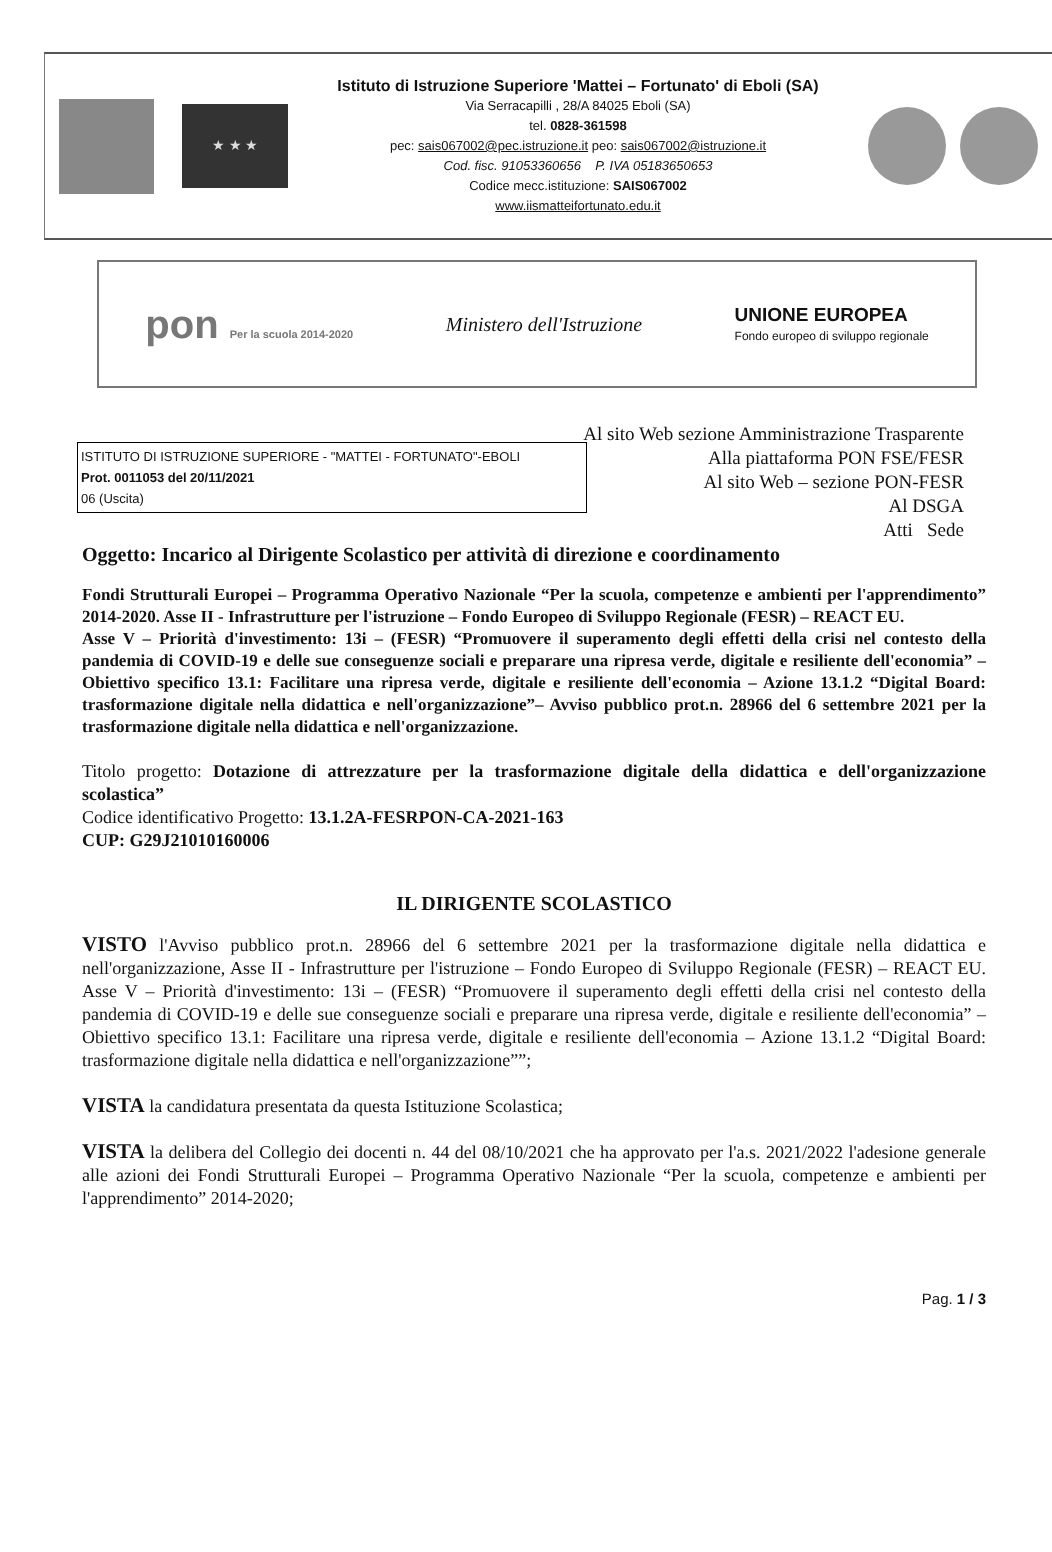★ ★ ★
Istituto di Istruzione Superiore 'Mattei – Fortunato' di Eboli (SA)
Via Serracapilli , 28/A 84025 Eboli (SA)
tel. 0828-361598
pec: sais067002@pec.istruzione.it peo: sais067002@istruzione.it
Cod. fisc. 91053360656 P. IVA 05183650653
Codice mecc.istituzione: SAIS067002
www.iismatteifortunato.edu.it
pon Per la scuola 2014-2020
Ministero dell'Istruzione
UNIONE EUROPEA
Fondo europeo di sviluppo regionale
Al sito Web sezione Amministrazione Trasparente
Alla piattaforma PON FSE/FESR
Al sito Web – sezione PON-FESR
Al DSGA
Atti Sede
ISTITUTO DI ISTRUZIONE SUPERIORE - "MATTEI - FORTUNATO"-EBOLI
Prot. 0011053 del 20/11/2021
06 (Uscita)
Oggetto: Incarico al Dirigente Scolastico per attività di direzione e coordinamento
Fondi Strutturali Europei – Programma Operativo Nazionale “Per la scuola, competenze e ambienti per l'apprendimento” 2014-2020. Asse II - Infrastrutture per l'istruzione – Fondo Europeo di Sviluppo Regionale (FESR) – REACT EU.
Asse V – Priorità d'investimento: 13i – (FESR) “Promuovere il superamento degli effetti della crisi nel contesto della pandemia di COVID-19 e delle sue conseguenze sociali e preparare una ripresa verde, digitale e resiliente dell'economia” – Obiettivo specifico 13.1: Facilitare una ripresa verde, digitale e resiliente dell'economia – Azione 13.1.2 “Digital Board: trasformazione digitale nella didattica e nell'organizzazione”– Avviso pubblico prot.n. 28966 del 6 settembre 2021 per la trasformazione digitale nella didattica e nell'organizzazione.
Titolo progetto: Dotazione di attrezzature per la trasformazione digitale della didattica e dell'organizzazione scolastica”
Codice identificativo Progetto: 13.1.2A-FESRPON-CA-2021-163
CUP: G29J21010160006
IL DIRIGENTE SCOLASTICO
VISTO l'Avviso pubblico prot.n. 28966 del 6 settembre 2021 per la trasformazione digitale nella didattica e nell'organizzazione, Asse II - Infrastrutture per l'istruzione – Fondo Europeo di Sviluppo Regionale (FESR) – REACT EU. Asse V – Priorità d'investimento: 13i – (FESR) “Promuovere il superamento degli effetti della crisi nel contesto della pandemia di COVID-19 e delle sue conseguenze sociali e preparare una ripresa verde, digitale e resiliente dell'economia” – Obiettivo specifico 13.1: Facilitare una ripresa verde, digitale e resiliente dell'economia – Azione 13.1.2 “Digital Board: trasformazione digitale nella didattica e nell'organizzazione””;
VISTA la candidatura presentata da questa Istituzione Scolastica;
VISTA la delibera del Collegio dei docenti n. 44 del 08/10/2021 che ha approvato per l'a.s. 2021/2022 l'adesione generale alle azioni dei Fondi Strutturali Europei – Programma Operativo Nazionale “Per la scuola, competenze e ambienti per l'apprendimento” 2014-2020;
Pag. 1 / 3